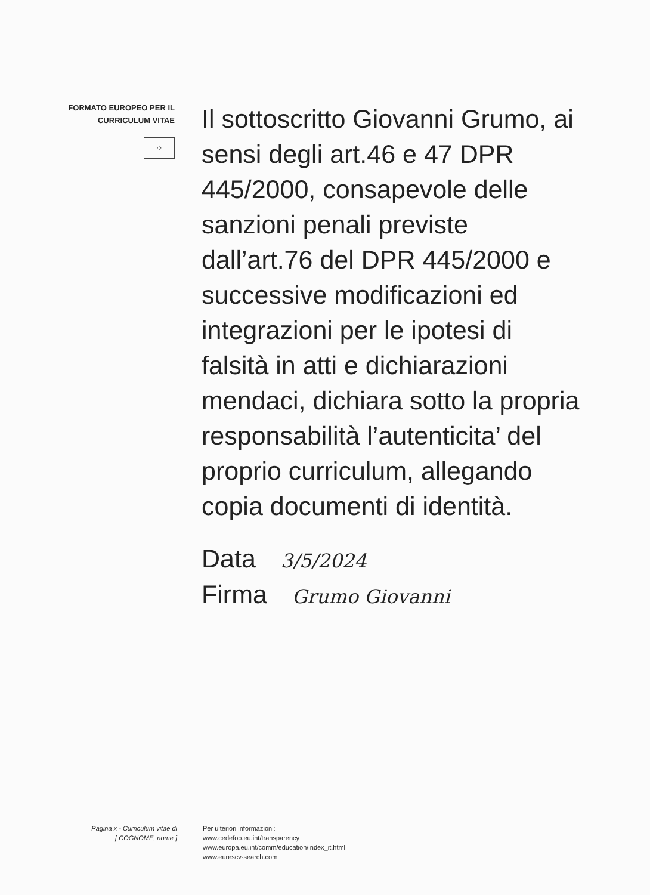FORMATO EUROPEO PER IL
CURRICULUM VITAE
⁘
Il sottoscritto Giovanni Grumo, ai sensi degli art.46 e 47 DPR 445/2000, consapevole delle sanzioni penali previste dall’art.76 del DPR 445/2000 e successive modificazioni ed integrazioni per le ipotesi di falsità in atti e dichiarazioni mendaci, dichiara sotto la propria responsabilità l’autenticita’ del proprio curriculum, allegando copia documenti di identità.
Data 3/5/2024
Firma Grumo Giovanni
Pagina x - Curriculum vitae di
[ COGNOME, nome ]
Per ulteriori informazioni:
www.cedefop.eu.int/transparency
www.europa.eu.int/comm/education/index_it.html
www.eurescv-search.com